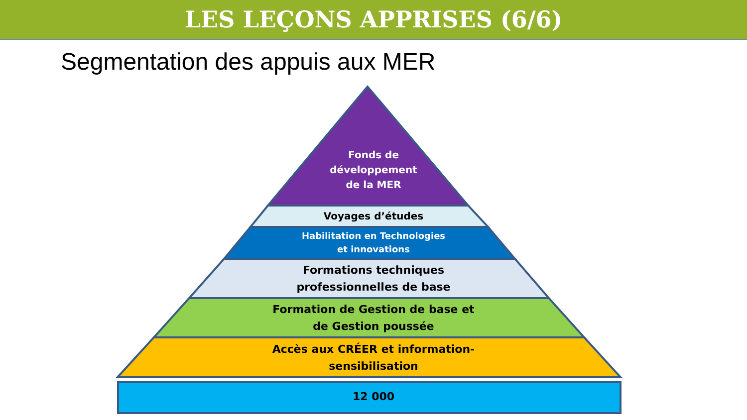LES LEÇONS APPRISES (6/6)
Segmentation des appuis aux MER
Fonds de
développement
de la MER
Voyages d’études
Habilitation en Technologies
et innovations
Formations techniques
professionnelles de base
Formation de Gestion de base et
de Gestion poussée
Accès aux CRÉER et information-
sensibilisation
12 000